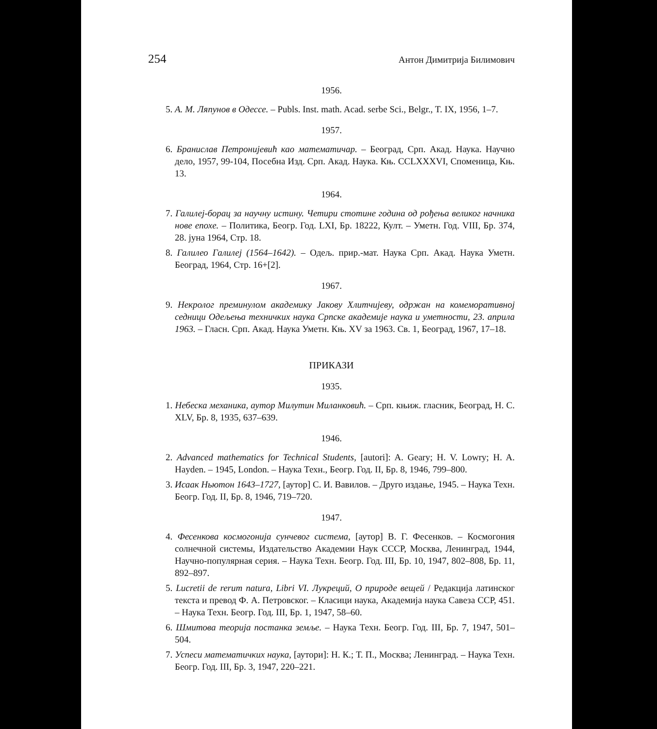254 Антон Димитрија Билимович
1956.
5. А. М. Ляпунов в Одессе. – Publs. Inst. math. Acad. serbe Sci., Belgr., T. IX, 1956, 1–7.
1957.
6. Бранислав Петронијевић као математичар. – Београд, Срп. Акад. Наука. Научно дело, 1957, 99-104, Посебна Изд. Срп. Акад. Наука. Књ. CCLXXXVI, Споменица, Књ. 13.
1964.
7. Галилеј-борац за научну истину. Четири стотине година од рођења великог начника нове епохе. – Политика, Беогр. Год. LXI, Бр. 18222, Култ. – Уметн. Год. VIII, Бр. 374, 28. јуна 1964, Стр. 18.
8. Галилео Галилеј (1564–1642). – Одељ. прир.-мат. Наука Срп. Акад. Наука Уметн. Београд, 1964, Стр. 16+[2].
1967.
9. Некролог преминулом академику Јакову Хлитчијеву, одржан на комеморативној седници Одељења техничких наука Српске академије наука и уметности, 23. априла 1963. – Гласн. Срп. Акад. Наука Уметн. Књ. XV за 1963. Св. 1, Београд, 1967, 17–18.
ПРИКАЗИ
1935.
1. Небеска механика, аутор Милутин Миланковић. – Срп. књиж. гласник, Београд, Н. С. XLV, Бр. 8, 1935, 637–639.
1946.
2. Advanced mathematics for Technical Students, [autori]: A. Geary; H. V. Lowry; H. A. Hayden. – 1945, London. – Наука Техн., Беогр. Год. II, Бр. 8, 1946, 799–800.
3. Исаак Ньютон 1643–1727, [аутор] С. И. Вавилов. – Друго издање, 1945. – Наука Техн. Беогр. Год. II, Бр. 8, 1946, 719–720.
1947.
4. Фесенкова космогонија сунчевог система, [аутор] В. Г. Фесенков. – Космогония солнечной системы, Издательство Академии Наук СССР, Москва, Ленинград, 1944, Научно-популярная серия. – Наука Техн. Беогр. Год. III, Бр. 10, 1947, 802–808, Бр. 11, 892–897.
5. Lucretii de rerum natura, Libri VI. Лукреций, О природе вещей / Редакција латинског текста и превод Ф. А. Петровског. – Класици наука, Академија наука Савеза ССР, 451. – Наука Техн. Беогр. Год. III, Бр. 1, 1947, 58–60.
6. Шмитова теорија постанка земље. – Наука Техн. Беогр. Год. III, Бр. 7, 1947, 501–504.
7. Успеси математичких наука, [аутори]: Н. К.; Т. П., Москва; Ленинград. – Наука Техн. Беогр. Год. III, Бр. 3, 1947, 220–221.